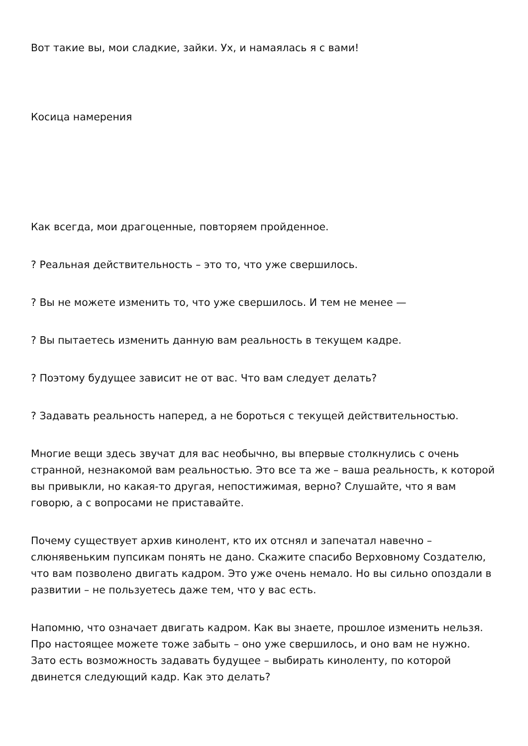Вот такие вы, мои сладкие, зайки. Ух, и намаялась я с вами!
Косица намерения
Как всегда, мои драгоценные, повторяем пройденное.
? Реальная действительность – это то, что уже свершилось.
? Вы не можете изменить то, что уже свершилось. И тем не менее —
? Вы пытаетесь изменить данную вам реальность в текущем кадре.
? Поэтому будущее зависит не от вас. Что вам следует делать?
? Задавать реальность наперед, а не бороться с текущей действительностью.
Многие вещи здесь звучат для вас необычно, вы впервые столкнулись с очень странной, незнакомой вам реальностью. Это все та же – ваша реальность, к которой вы привыкли, но какая-то другая, непостижимая, верно? Слушайте, что я вам говорю, а с вопросами не приставайте.
Почему существует архив кинолент, кто их отснял и запечатал навечно – слюнявеньким пупсикам понять не дано. Скажите спасибо Верховному Создателю, что вам позволено двигать кадром. Это уже очень немало. Но вы сильно опоздали в развитии – не пользуетесь даже тем, что у вас есть.
Напомню, что означает двигать кадром. Как вы знаете, прошлое изменить нельзя. Про настоящее можете тоже забыть – оно уже свершилось, и оно вам не нужно. Зато есть возможность задавать будущее – выбирать киноленту, по которой двинется следующий кадр. Как это делать?